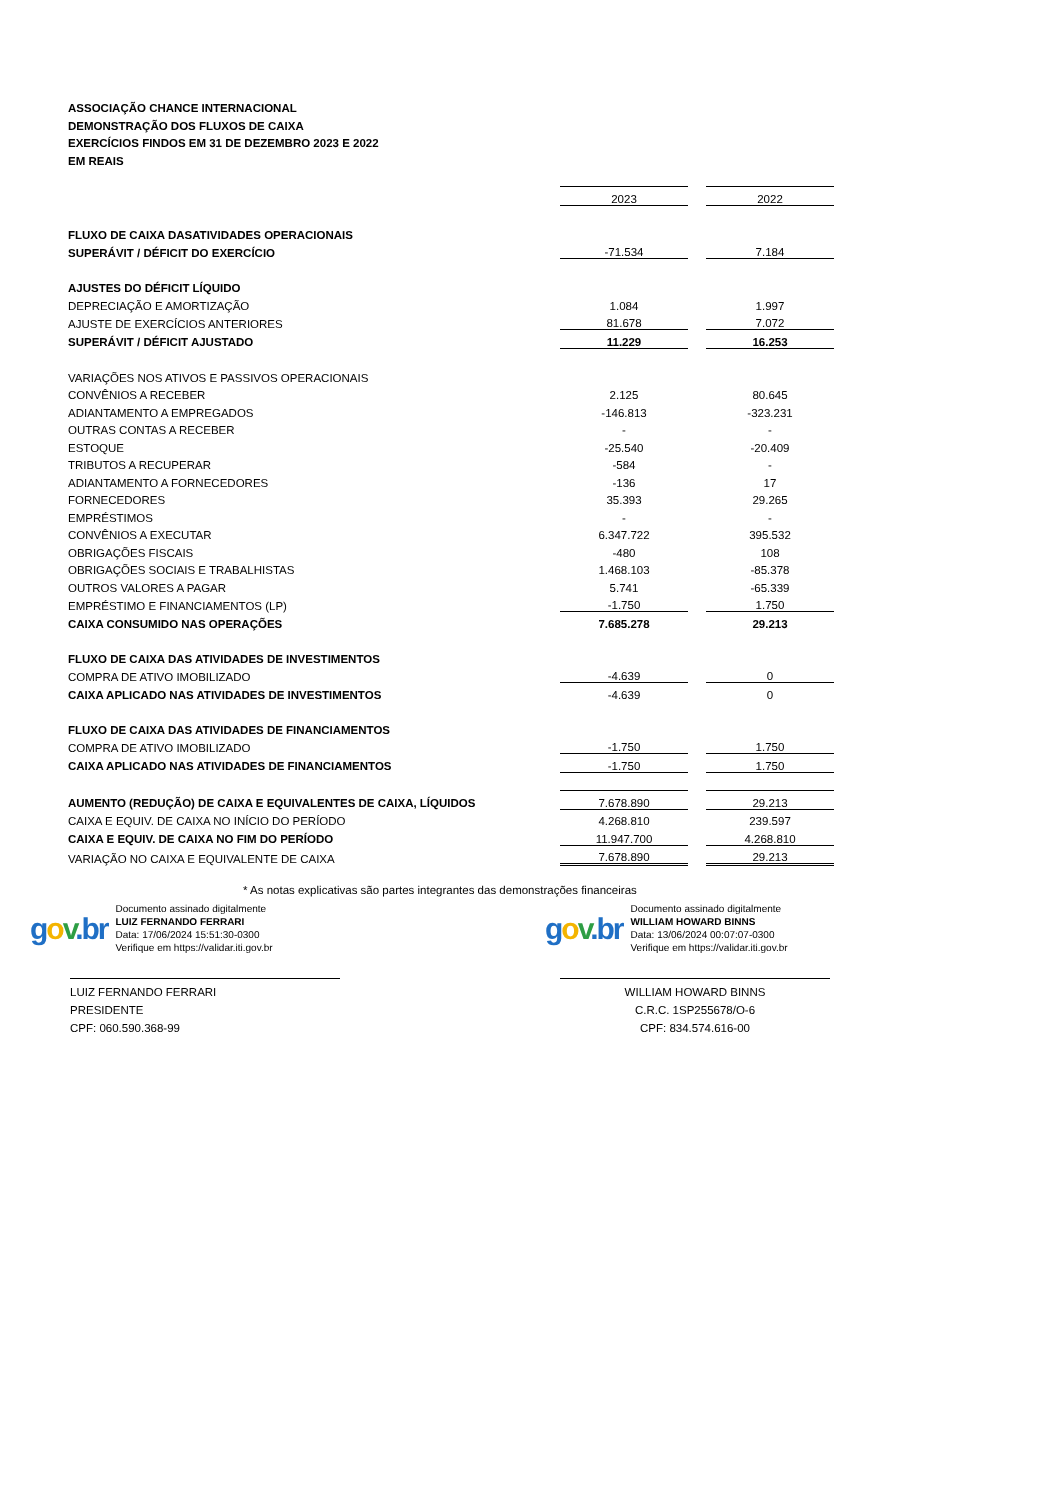ASSOCIAÇÃO CHANCE INTERNACIONAL
DEMONSTRAÇÃO DOS FLUXOS DE CAIXA
EXERCÍCIOS FINDOS EM 31 DE DEZEMBRO 2023 E 2022
EM REAIS
| | 2023 | | 2022 |
| FLUXO DE CAIXA DASATIVIDADES OPERACIONAIS | | | |
| SUPERÁVIT / DÉFICIT DO EXERCÍCIO | -71.534 | | 7.184 |
| AJUSTES DO DÉFICIT LÍQUIDO | | | |
| DEPRECIAÇÃO E AMORTIZAÇÃO | 1.084 | | 1.997 |
| AJUSTE DE EXERCÍCIOS ANTERIORES | 81.678 | | 7.072 |
| SUPERÁVIT / DÉFICIT AJUSTADO | 11.229 | | 16.253 |
| VARIAÇÕES NOS ATIVOS E PASSIVOS OPERACIONAIS | | | |
| CONVÊNIOS A RECEBER | 2.125 | | 80.645 |
| ADIANTAMENTO A EMPREGADOS | -146.813 | | -323.231 |
| OUTRAS CONTAS A RECEBER | - | | - |
| ESTOQUE | -25.540 | | -20.409 |
| TRIBUTOS A RECUPERAR | -584 | | - |
| ADIANTAMENTO A FORNECEDORES | -136 | | 17 |
| FORNECEDORES | 35.393 | | 29.265 |
| EMPRÉSTIMOS | - | | - |
| CONVÊNIOS A EXECUTAR | 6.347.722 | | 395.532 |
| OBRIGAÇÕES FISCAIS | -480 | | 108 |
| OBRIGAÇÕES SOCIAIS E TRABALHISTAS | 1.468.103 | | -85.378 |
| OUTROS VALORES A PAGAR | 5.741 | | -65.339 |
| EMPRÉSTIMO E FINANCIAMENTOS (LP) | -1.750 | | 1.750 |
| CAIXA CONSUMIDO NAS OPERAÇÕES | 7.685.278 | | 29.213 |
| FLUXO DE CAIXA DAS ATIVIDADES DE INVESTIMENTOS | | | |
| COMPRA DE ATIVO IMOBILIZADO | -4.639 | | 0 |
| CAIXA APLICADO NAS ATIVIDADES DE INVESTIMENTOS | -4.639 | | 0 |
| FLUXO DE CAIXA DAS ATIVIDADES DE FINANCIAMENTOS | | | |
| COMPRA DE ATIVO IMOBILIZADO | -1.750 | | 1.750 |
| CAIXA APLICADO NAS ATIVIDADES DE FINANCIAMENTOS | -1.750 | | 1.750 |
| AUMENTO (REDUÇÃO) DE CAIXA E EQUIVALENTES DE CAIXA, LÍQUIDOS | 7.678.890 | | 29.213 |
| CAIXA E EQUIV. DE CAIXA NO INÍCIO DO PERÍODO | 4.268.810 | | 239.597 |
| CAIXA E EQUIV. DE CAIXA NO FIM DO PERÍODO | 11.947.700 | | 4.268.810 |
| VARIAÇÃO NO CAIXA E EQUIVALENTE DE CAIXA | 7.678.890 | | 29.213 |
* As notas explicativas são partes integrantes das demonstrações financeiras
gov.br
Documento assinado digitalmente
LUIZ FERNANDO FERRARI
Data: 17/06/2024 15:51:30-0300
Verifique em https://validar.iti.gov.br
LUIZ FERNANDO FERRARI
PRESIDENTE
CPF: 060.590.368-99
gov.br
Documento assinado digitalmente
WILLIAM HOWARD BINNS
Data: 13/06/2024 00:07:07-0300
Verifique em https://validar.iti.gov.br
WILLIAM HOWARD BINNS
C.R.C. 1SP255678/O-6
CPF: 834.574.616-00